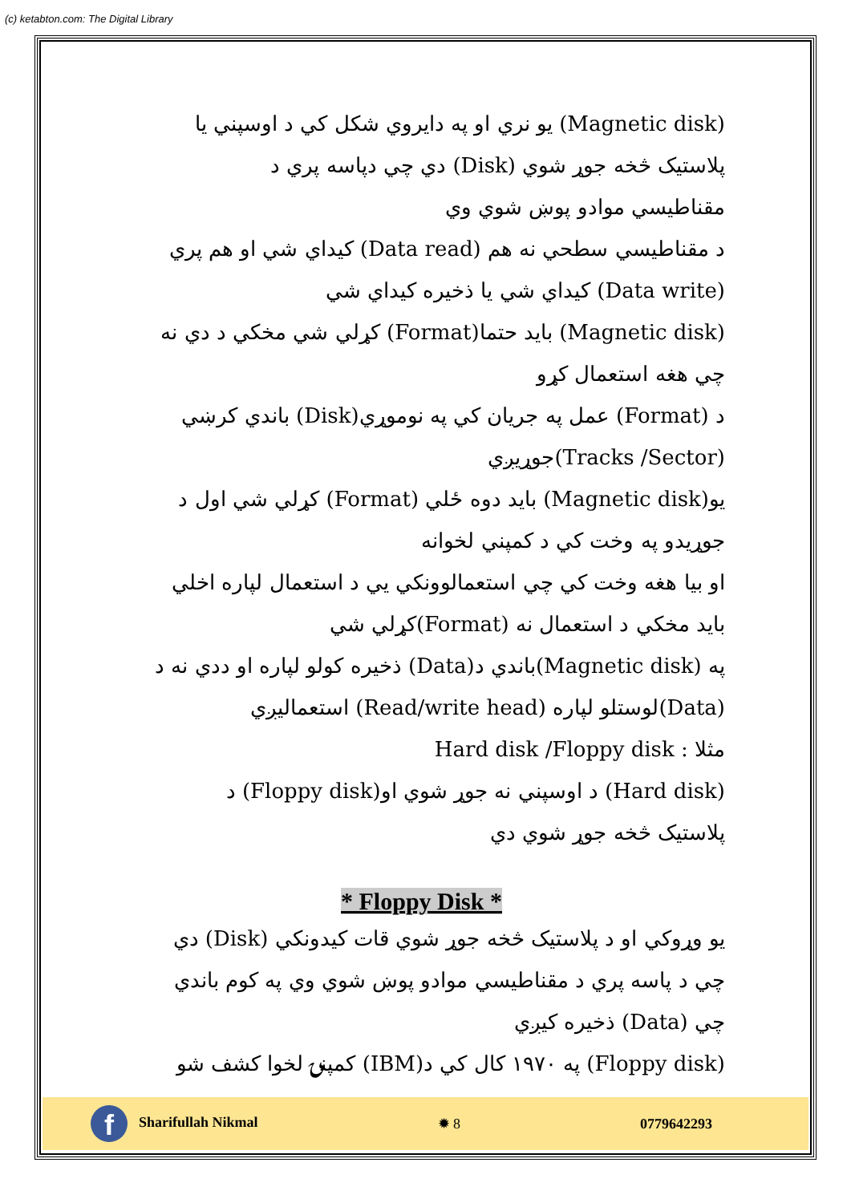(c) ketabton.com: The Digital Library
(Magnetic disk) يو نري او په دايروي شکل کي د اوسپني يا
پلاستيک څخه جوړ شوي (Disk) دي چي دپاسه پري د
مقناطيسي موادو پوښ شوي وي
د مقناطيسي سطحي نه هم (Data read) کيداي شي او هم پري
(Data write) کيداي شي يا ذخيره کيداي شي
(Magnetic disk) بايد حتما(Format) کړلي شي مخکي د دي نه
چي هغه استعمال کړو
د (Format) عمل په جريان کي په نوموړي(Disk) باندي کرښي
(Tracks /Sector)جوړيږي
يو(Magnetic disk) بايد دوه ځلي (Format) کړلي شي اول د
جوړيدو په وخت کي د کمپني لخوانه
او بيا هغه وخت کي چي استعمالوونکي يي د استعمال لپاره اخلي
بايد مخکي د استعمال نه (Format)کړلي شي
په (Magnetic disk)باندي د(Data) ذخيره کولو لپاره او ددي نه د
(Data)لوستلو لپاره (Read/write head) استعماليږي
مثلا : Hard disk /Floppy disk
(Hard disk) د اوسپني نه جوړ شوي او(Floppy disk) د
پلاستيک څخه جوړ شوي دي
* Floppy Disk *
يو وړوکي او د پلاستيک څخه جوړ شوي قات کيدونکي (Disk) دي
چي د پاسه پري د مقناطيسي موادو پوښ شوي وي په کوم باندي
چي (Data) ذخيره کيږي
(Floppy disk) په ۱۹۷۰ کال کي د(IBM) کمپنۍ لخوا کشف شو
f Sharifullah Nikmal ✹ 8 0779642293